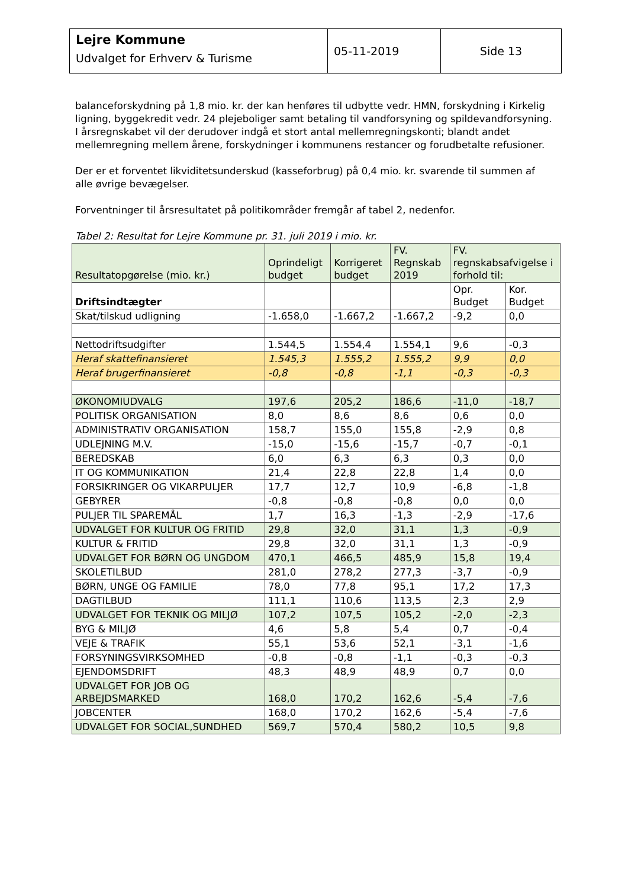| Lejre Kommune Udvalget for Erhverv & Turisme | 05-11-2019 | Side 13 |
balanceforskydning på 1,8 mio. kr. der kan henføres til udbytte vedr. HMN, forskydning i Kirkelig ligning, byggekredit vedr. 24 plejeboliger samt betaling til vandforsyning og spildevandforsyning. I årsregnskabet vil der derudover indgå et stort antal mellemregningskonti; blandt andet mellemregning mellem årene, forskydninger i kommunens restancer og forudbetalte refusioner.
Der er et forventet likviditetsunderskud (kasseforbrug) på 0,4 mio. kr. svarende til summen af alle øvrige bevægelser.
Forventninger til årsresultatet på politikområder fremgår af tabel 2, nedenfor.
Tabel 2: Resultat for Lejre Kommune pr. 31. juli 2019 i mio. kr.
| Resultatopgørelse (mio. kr.) | Oprindeligt budget | Korrigeret budget | FV. Regnskab 2019 | FV. regnskabsafvigelse i forhold til: | |
| --- | --- | --- | --- | --- | --- |
| Driftsindtægter | | | | Opr. Budget | Kor. Budget |
| Skat/tilskud udligning | -1.658,0 | -1.667,2 | -1.667,2 | -9,2 | 0,0 |
| Nettodriftsudgifter | 1.544,5 | 1.554,4 | 1.554,1 | 9,6 | -0,3 |
| Heraf skattefinansieret | 1.545,3 | 1.555,2 | 1.555,2 | 9,9 | 0,0 |
| Heraf brugerfinansieret | -0,8 | -0,8 | -1,1 | -0,3 | -0,3 |
| ØKONOMIUDVALG | 197,6 | 205,2 | 186,6 | -11,0 | -18,7 |
| POLITISK ORGANISATION | 8,0 | 8,6 | 8,6 | 0,6 | 0,0 |
| ADMINISTRATIV ORGANISATION | 158,7 | 155,0 | 155,8 | -2,9 | 0,8 |
| UDLEJNING M.V. | -15,0 | -15,6 | -15,7 | -0,7 | -0,1 |
| BEREDSKAB | 6,0 | 6,3 | 6,3 | 0,3 | 0,0 |
| IT OG KOMMUNIKATION | 21,4 | 22,8 | 22,8 | 1,4 | 0,0 |
| FORSIKRINGER OG VIKARPULJER | 17,7 | 12,7 | 10,9 | -6,8 | -1,8 |
| GEBYRER | -0,8 | -0,8 | -0,8 | 0,0 | 0,0 |
| PULJER TIL SPAREMÅL | 1,7 | 16,3 | -1,3 | -2,9 | -17,6 |
| UDVALGET FOR KULTUR OG FRITID | 29,8 | 32,0 | 31,1 | 1,3 | -0,9 |
| KULTUR & FRITID | 29,8 | 32,0 | 31,1 | 1,3 | -0,9 |
| UDVALGET FOR BØRN OG UNGDOM | 470,1 | 466,5 | 485,9 | 15,8 | 19,4 |
| SKOLETILBUD | 281,0 | 278,2 | 277,3 | -3,7 | -0,9 |
| BØRN, UNGE OG FAMILIE | 78,0 | 77,8 | 95,1 | 17,2 | 17,3 |
| DAGTILBUD | 111,1 | 110,6 | 113,5 | 2,3 | 2,9 |
| UDVALGET FOR TEKNIK OG MILJØ | 107,2 | 107,5 | 105,2 | -2,0 | -2,3 |
| BYG & MILJØ | 4,6 | 5,8 | 5,4 | 0,7 | -0,4 |
| VEJE & TRAFIK | 55,1 | 53,6 | 52,1 | -3,1 | -1,6 |
| FORSYNINGSVIRKSOMHED | -0,8 | -0,8 | -1,1 | -0,3 | -0,3 |
| EJENDOMSDRIFT | 48,3 | 48,9 | 48,9 | 0,7 | 0,0 |
| UDVALGET FOR JOB OG ARBEJDSMARKED | 168,0 | 170,2 | 162,6 | -5,4 | -7,6 |
| JOBCENTER | 168,0 | 170,2 | 162,6 | -5,4 | -7,6 |
| UDVALGET FOR SOCIAL,SUNDHED | 569,7 | 570,4 | 580,2 | 10,5 | 9,8 |